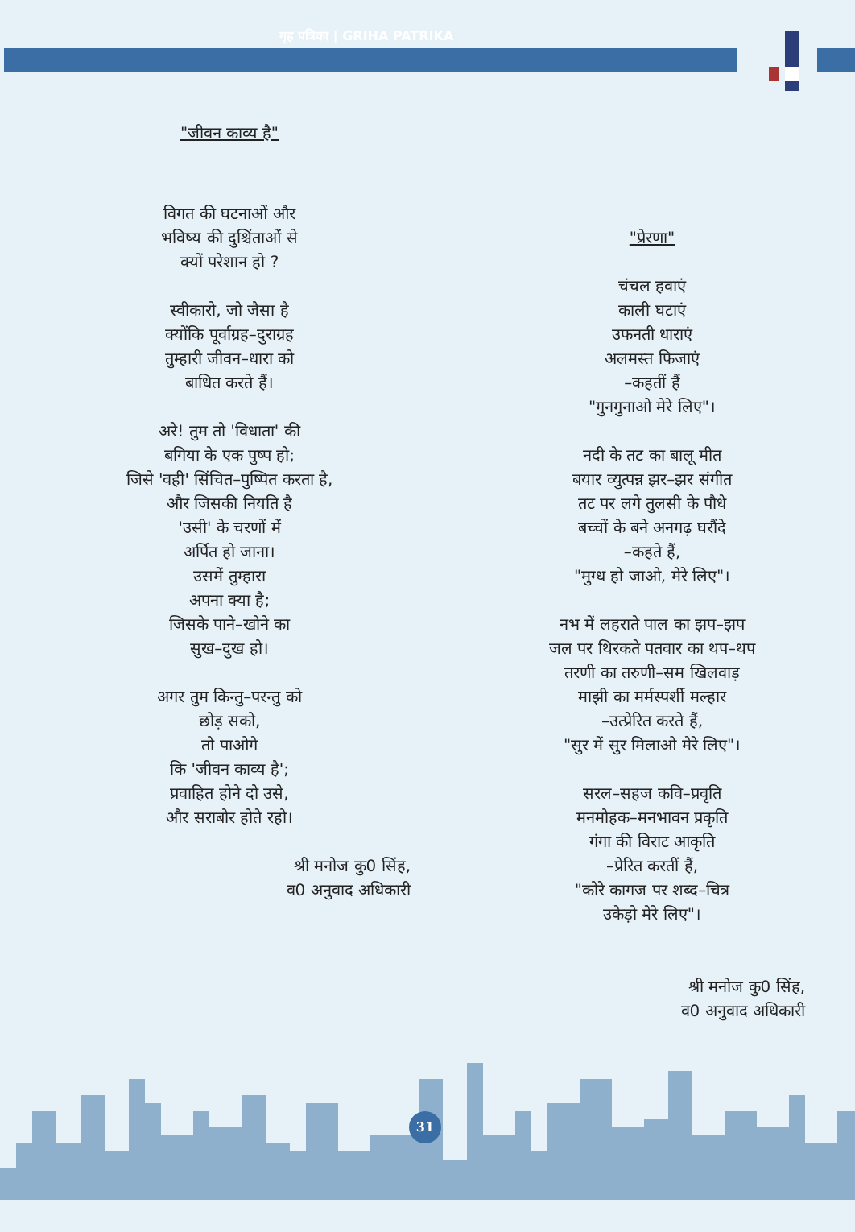गृह पत्रिका | GRIHA PATRIKA
"जीवन काव्य है"
विगत की घटनाओं और
भविष्य की दुश्चिंताओं से
क्यों परेशान हो ?
स्वीकारो, जो जैसा है
क्योंकि पूर्वाग्रह–दुराग्रह
तुम्हारी जीवन–धारा को
बाधित करते हैं।
अरे! तुम तो 'विधाता' की
बगिया के एक पुष्प हो;
जिसे 'वही' सिंचित–पुष्पित करता है,
और जिसकी नियति है
'उसी' के चरणों में
अर्पित हो जाना।
उसमें तुम्हारा
अपना क्या है;
जिसके पाने–खोने का
सुख–दुख हो।
अगर तुम किन्तु–परन्तु को
छोड़ सको,
तो पाओगे
कि 'जीवन काव्य है';
प्रवाहित होने दो उसे,
और सराबोर होते रहो।
श्री मनोज कु0 सिंह,
व0 अनुवाद अधिकारी
"प्रेरणा"
चंचल हवाएं
काली घटाएं
उफनती धाराएं
अलमस्त फिजाएं
–कहतीं हैं
"गुनगुनाओ मेरे लिए"।
नदी के तट का बालू मीत
बयार व्युत्पन्न झर–झर संगीत
तट पर लगे तुलसी के पौधे
बच्चों के बने अनगढ़ घरौंदे
–कहते हैं,
"मुग्ध हो जाओ, मेरे लिए"।
नभ में लहराते पाल का झप–झप
जल पर थिरकते पतवार का थप–थप
तरणी का तरुणी–सम खिलवाड़
माझी का मर्मस्पर्शी मल्हार
–उत्प्रेरित करते हैं,
"सुर में सुर मिलाओ मेरे लिए"।
सरल–सहज कवि–प्रवृति
मनमोहक–मनभावन प्रकृति
गंगा की विराट आकृति
–प्रेरित करतीं हैं,
"कोरे कागज पर शब्द–चित्र
उकेड़ो मेरे लिए"।
श्री मनोज कु0 सिंह,
व0 अनुवाद अधिकारी
31